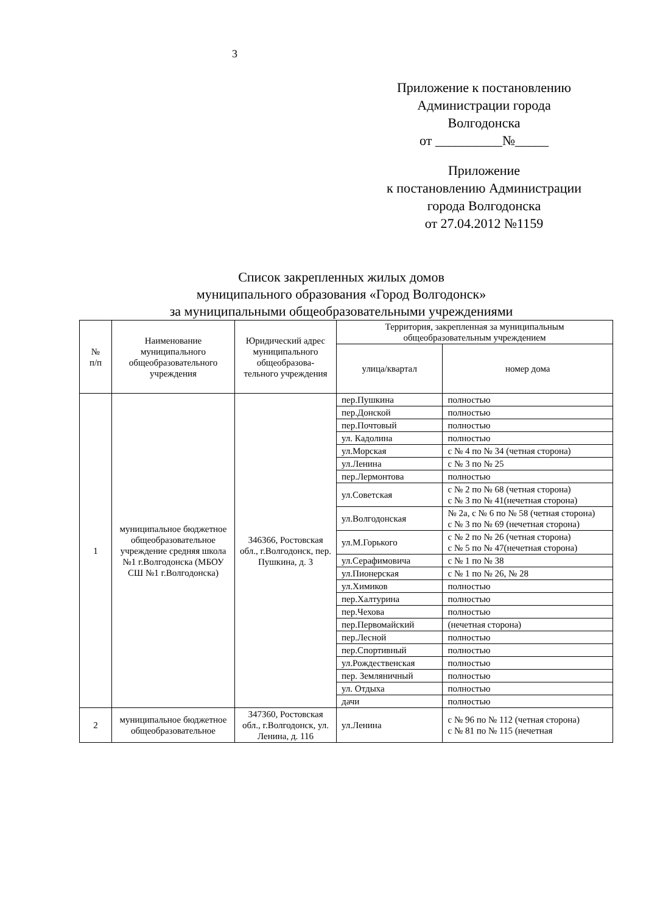3
Приложение к постановлению
Администрации города
Волгодонска
от __________№_____
Приложение
к постановлению Администрации
города Волгодонска
от 27.04.2012 №1159
Список закрепленных жилых домов
муниципального образования «Город Волгодонск»
за муниципальными общеобразовательными учреждениями
| № п/п | Наименование муниципального общеобразовательного учреждения | Юридический адрес муниципального общеобразова-тельного учреждения | Территория, закрепленная за муниципальным общеобразовательным учреждением | |
| --- | --- | --- | --- | --- |
| | | | улица/квартал | номер дома |
| 1 | муниципальное бюджетное общеобразовательное учреждение средняя школа №1 г.Волгодонска (МБОУ СШ №1 г.Волгодонска) | 346366, Ростовская обл., г.Волгодонск, пер. Пушкина, д. 3 | пер.Пушкина | полностью |
| | | | пер.Донской | полностью |
| | | | пер.Почтовый | полностью |
| | | | ул. Кадолина | полностью |
| | | | ул.Морская | с № 4 по № 34 (четная сторона) |
| | | | ул.Ленина | с № 3 по № 25 |
| | | | пер.Лермонтова | полностью |
| | | | ул.Советская | с № 2 по № 68 (четная сторона) с № 3 по № 41(нечетная сторона) |
| | | | ул.Волгодонская | № 2а, с № 6 по № 58 (четная сторона) с № 3 по № 69 (нечетная сторона) |
| | | | ул.М.Горького | с № 2 по № 26 (четная сторона) с № 5 по № 47(нечетная сторона) |
| | | | ул.Серафимовича | с № 1 по № 38 |
| | | | ул.Пионерская | с № 1 по № 26, № 28 |
| | | | ул.Химиков | полностью |
| | | | пер.Халтурина | полностью |
| | | | пер.Чехова | полностью |
| | | | пер.Первомайский | (нечетная сторона) |
| | | | пер.Лесной | полностью |
| | | | пер.Спортивный | полностью |
| | | | ул.Рождественская | полностью |
| | | | пер. Земляничный | полностью |
| | | | ул. Отдыха | полностью |
| | | | дачи | полностью |
| 2 | муниципальное бюджетное общеобразовательное | 347360, Ростовская обл., г.Волгодонск, ул. Ленина, д. 116 | ул.Ленина | с № 96 по № 112 (четная сторона) с № 81 по № 115 (нечетная |